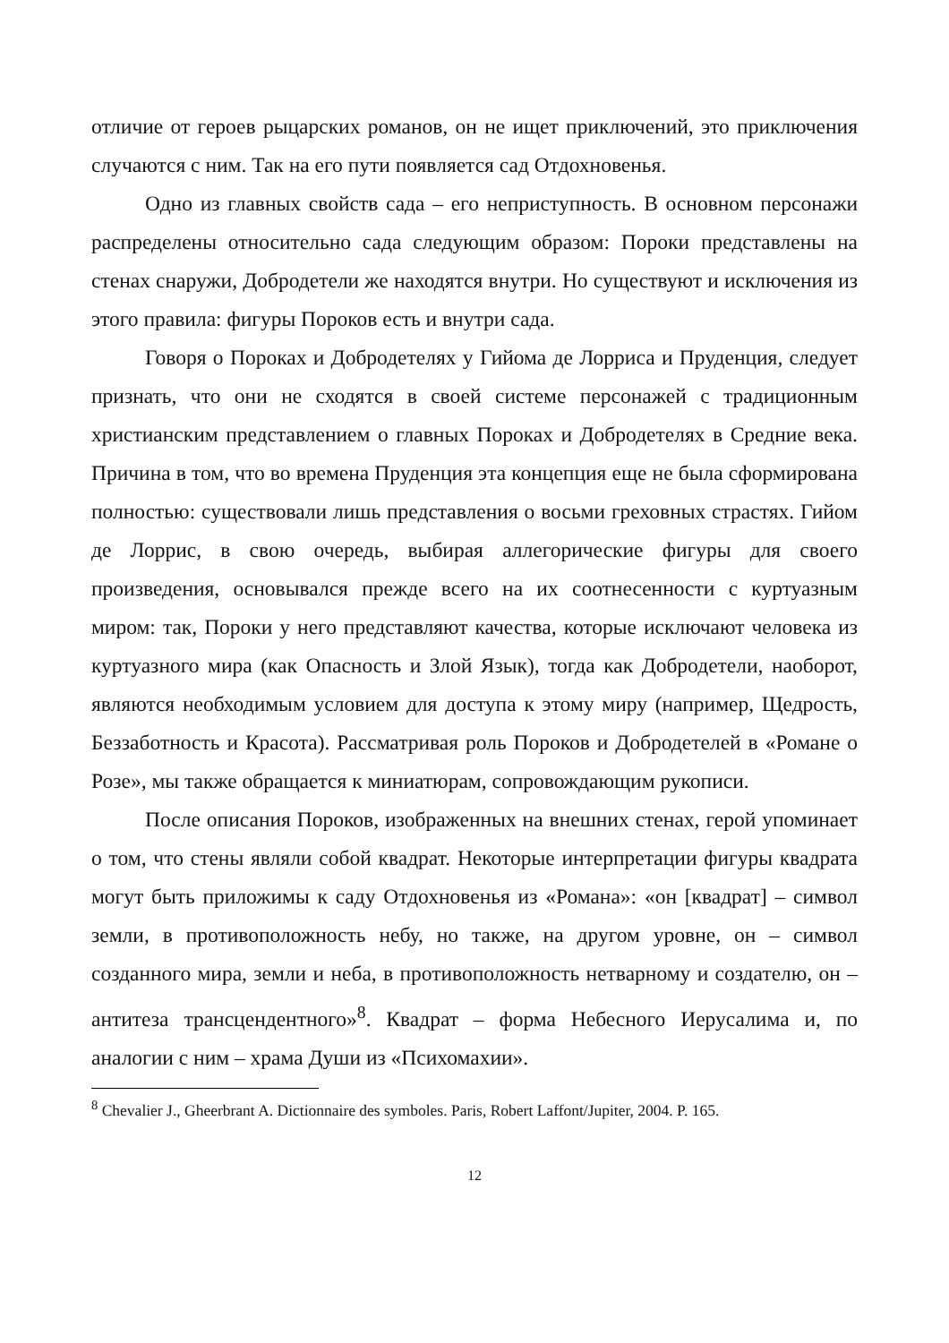отличие от героев рыцарских романов, он не ищет приключений, это приключения случаются с ним. Так на его пути появляется сад Отдохновенья.
Одно из главных свойств сада – его неприступность. В основном персонажи распределены относительно сада следующим образом: Пороки представлены на стенах снаружи, Добродетели же находятся внутри. Но существуют и исключения из этого правила: фигуры Пороков есть и внутри сада.
Говоря о Пороках и Добродетелях у Гийома де Лорриса и Пруденция, следует признать, что они не сходятся в своей системе персонажей с традиционным христианским представлением о главных Пороках и Добродетелях в Средние века. Причина в том, что во времена Пруденция эта концепция еще не была сформирована полностью: существовали лишь представления о восьми греховных страстях. Гийом де Лоррис, в свою очередь, выбирая аллегорические фигуры для своего произведения, основывался прежде всего на их соотнесенности с куртуазным миром: так, Пороки у него представляют качества, которые исключают человека из куртуазного мира (как Опасность и Злой Язык), тогда как Добродетели, наоборот, являются необходимым условием для доступа к этому миру (например, Щедрость, Беззаботность и Красота). Рассматривая роль Пороков и Добродетелей в «Романе о Розе», мы также обращается к миниатюрам, сопровождающим рукописи.
После описания Пороков, изображенных на внешних стенах, герой упоминает о том, что стены являли собой квадрат. Некоторые интерпретации фигуры квадрата могут быть приложимы к саду Отдохновенья из «Романа»: «он [квадрат] – символ земли, в противоположность небу, но также, на другом уровне, он – символ созданного мира, земли и неба, в противоположность нетварному и создателю, он – антитеза трансцендентного»<sup>8</sup>. Квадрат – форма Небесного Иерусалима и, по аналогии с ним – храма Души из «Психомахии».
<sup>8</sup> Chevalier J., Gheerbrant A. Dictionnaire des symboles. Paris, Robert Laffont/Jupiter, 2004. P. 165.
12